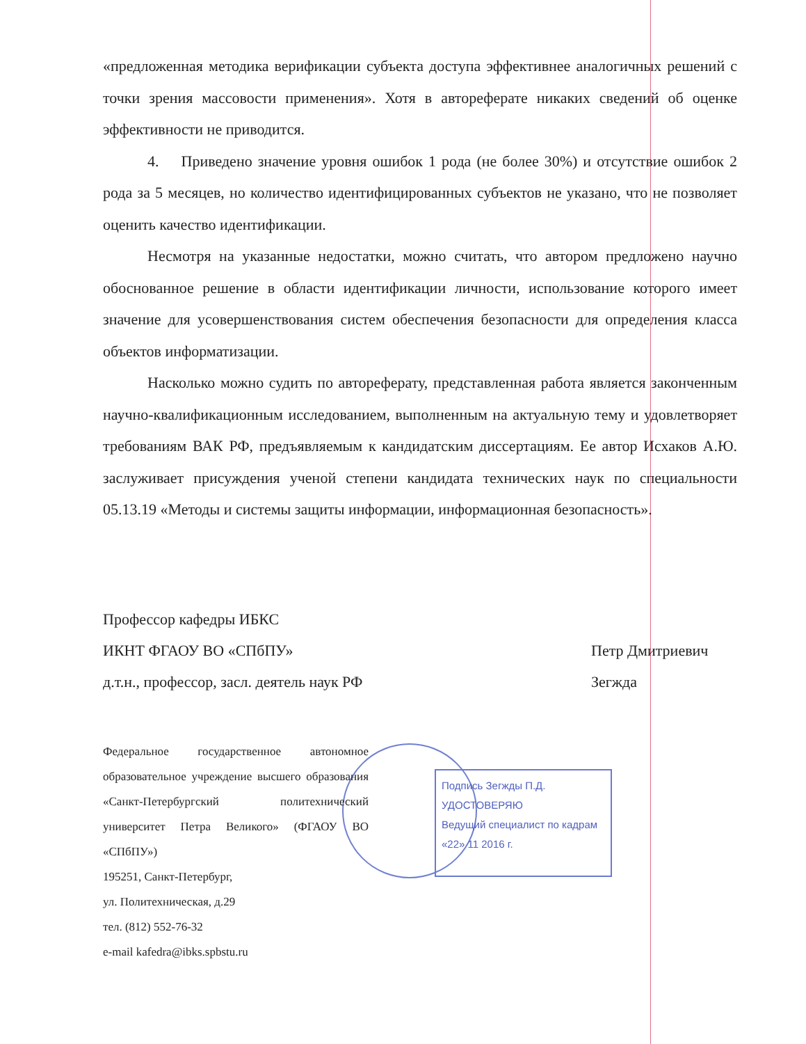Подпись Зегжды П.Д.
УДОСТОВЕРЯЮ
Ведущий специалист по кадрам
«22» 11 2016 г.
«предложенная методика верификации субъекта доступа эффективнее аналогичных решений с точки зрения массовости применения». Хотя в автореферате никаких сведений об оценке эффективности не приводится.
4. Приведено значение уровня ошибок 1 рода (не более 30%) и отсутствие ошибок 2 рода за 5 месяцев, но количество идентифицированных субъектов не указано, что не позволяет оценить качество идентификации.
Несмотря на указанные недостатки, можно считать, что автором предложено научно обоснованное решение в области идентификации личности, использование которого имеет значение для усовершенствования систем обеспечения безопасности для определения класса объектов информатизации.
Насколько можно судить по автореферату, представленная работа является законченным научно-квалификационным исследованием, выполненным на актуальную тему и удовлетворяет требованиям ВАК РФ, предъявляемым к кандидатским диссертациям. Ее автор Исхаков А.Ю. заслуживает присуждения ученой степени кандидата технических наук по специальности 05.13.19 «Методы и системы защиты информации, информационная безопасность».
Профессор кафедры ИБКС
ИКНТ ФГАОУ ВО «СПбПУ»
д.т.н., профессор, засл. деятель наук РФ
Петр Дмитриевич
Зегжда
Федеральное государственное автономное образовательное учреждение высшего образования «Санкт-Петербургский политехнический университет Петра Великого» (ФГАОУ ВО «СПбПУ»)
195251, Санкт-Петербург,
ул. Политехническая, д.29
тел. (812) 552-76-32
e-mail kafedra@ibks.spbstu.ru